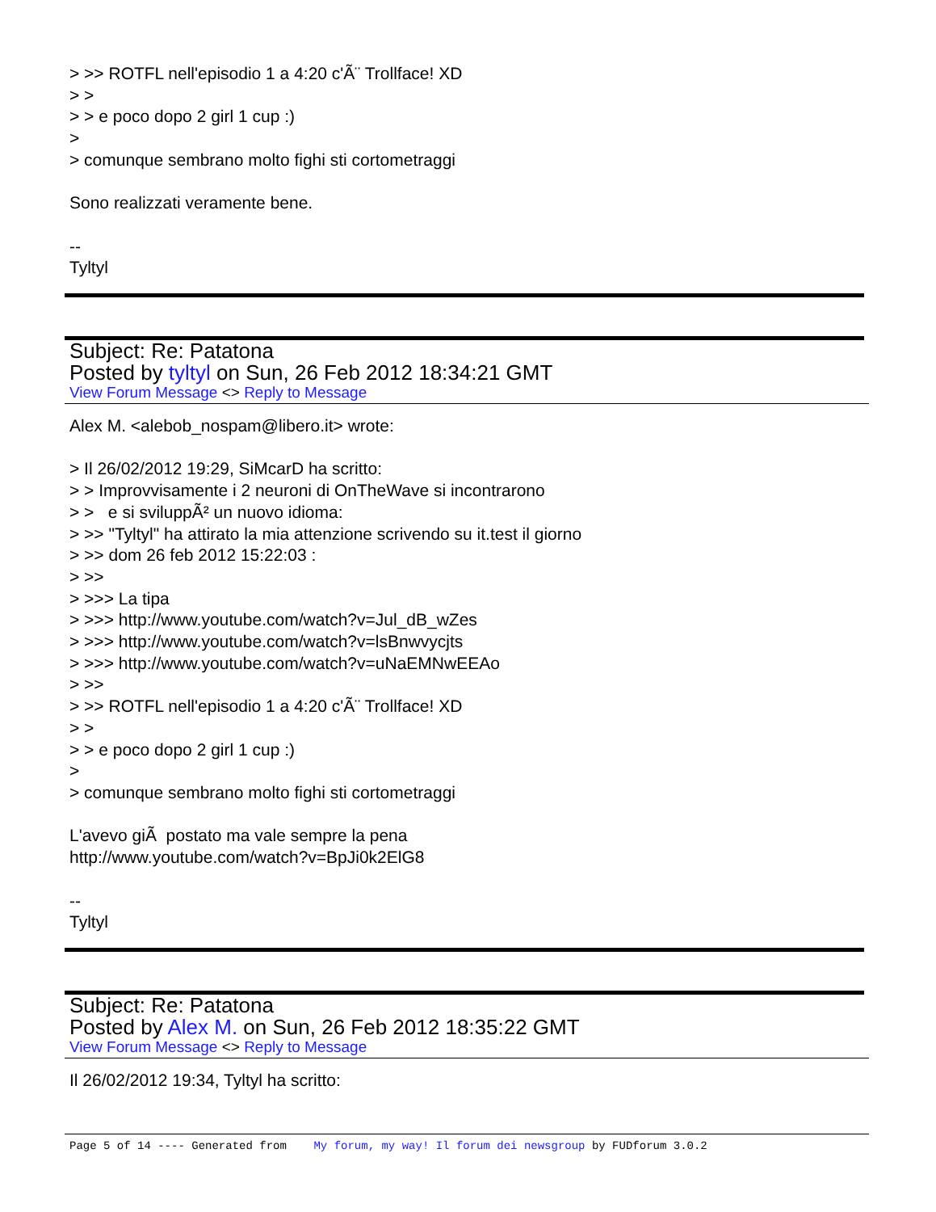> >> ROTFL nell'episodio 1 a 4:20 c'Ã¨ Trollface! XD
> >
> > e poco dopo 2 girl 1 cup :)
>
> comunque sembrano molto fighi sti cortometraggi
Sono realizzati veramente bene.
--
Tyltyl
Subject: Re: Patatona
Posted by tyltyl on Sun, 26 Feb 2012 18:34:21 GMT
View Forum Message <> Reply to Message
Alex M. <alebob_nospam@libero.it> wrote:
> Il 26/02/2012 19:29, SiMcarD ha scritto:
> > Improvvisamente i 2 neuroni di OnTheWave si incontrarono
> > e si sviluppÃ² un nuovo idioma:
> >> "Tyltyl" ha attirato la mia attenzione scrivendo su it.test il giorno
> >> dom 26 feb 2012 15:22:03 :
> >>
> >>> La tipa
> >>> http://www.youtube.com/watch?v=Jul_dB_wZes
> >>> http://www.youtube.com/watch?v=lsBnwvycjts
> >>> http://www.youtube.com/watch?v=uNaEMNwEEAo
> >>
> >> ROTFL nell'episodio 1 a 4:20 c'Ã¨ Trollface! XD
> >
> > e poco dopo 2 girl 1 cup :)
>
> comunque sembrano molto fighi sti cortometraggi
L'avevo giÃ postato ma vale sempre la pena
http://www.youtube.com/watch?v=BpJi0k2ElG8
--
Tyltyl
Subject: Re: Patatona
Posted by Alex M. on Sun, 26 Feb 2012 18:35:22 GMT
View Forum Message <> Reply to Message
Il 26/02/2012 19:34, Tyltyl ha scritto:
Page 5 of 14 ---- Generated from My forum, my way! Il forum dei newsgroup by FUDforum 3.0.2